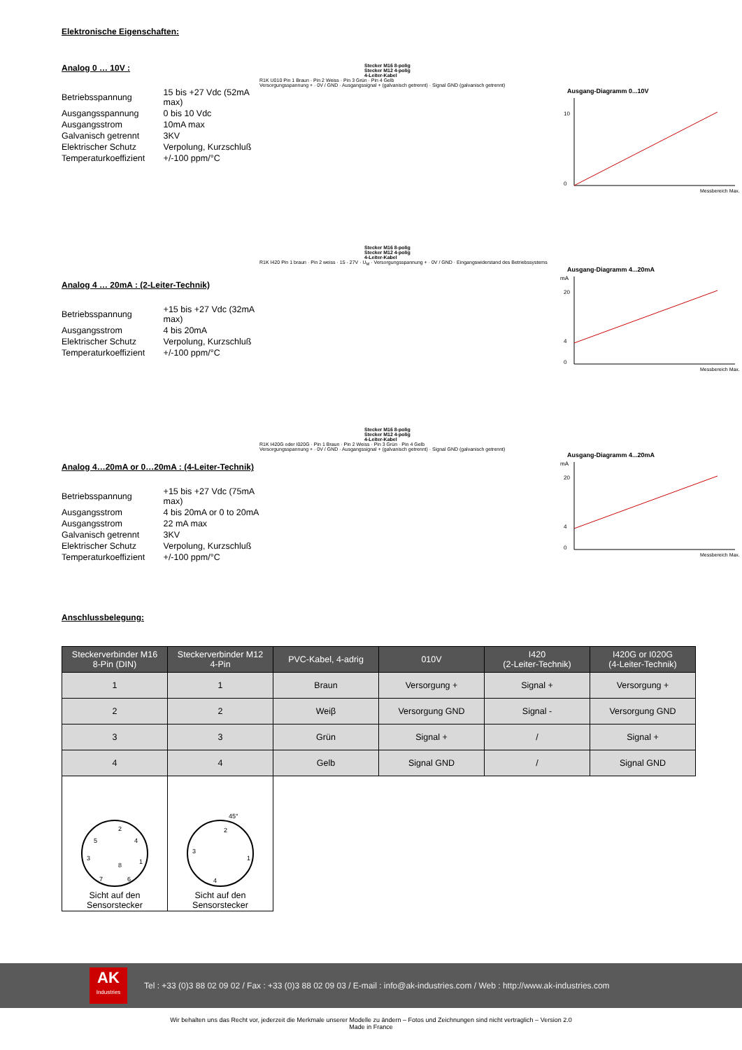Elektronische Eigenschaften:
Analog 0 … 10V :
| Betriebsspannung | 15 bis +27 Vdc (52mA max) |
| Ausgangsspannung | 0 bis 10 Vdc |
| Ausgangsstrom | 10mA max |
| Galvanisch getrennt | 3KV |
| Elektrischer Schutz | Verpolung, Kurzschluß |
| Temperaturkoeffizient | +/-100 ppm/°C |
Stecker M16 8-polig
Stecker M12 4-polig
4-Leiter-Kabel
R1K U010 Pin 1 Braun · Pin 2 Weiss · Pin 3 Grün · Pin 4 Gelb
Versorgungsspannung + · 0V / GND · Ausgangssignal + (galvanisch getrennt) · Signal GND (galvanisch getrennt)
Ausgang-Diagramm 0...10V
10
0
Messbereich Max.
Analog 4 … 20mA : (2-Leiter-Technik)
| Betriebsspannung | +15 bis +27 Vdc (32mA max) |
| Ausgangsstrom | 4 bis 20mA |
| Elektrischer Schutz | Verpolung, Kurzschluß |
| Temperaturkoeffizient | +/-100 ppm/°C |
Stecker M16 8-polig
Stecker M12 4-polig
4-Leiter-Kabel
R1K I420 Pin 1 braun · Pin 2 weiss · 15 - 27V · U<sub>M</sub> · Versorgungsspannung + · 0V / GND · Eingangswiderstand des Betriebssystems
Ausgang-Diagramm 4...20mA
mA
20
4
0
Messbereich Max.
Analog 4…20mA or 0…20mA : (4-Leiter-Technik)
| Betriebsspannung | +15 bis +27 Vdc (75mA max) |
| Ausgangsstrom | 4 bis 20mA or 0 to 20mA |
| Ausgangsstrom | 22 mA max |
| Galvanisch getrennt | 3KV |
| Elektrischer Schutz | Verpolung, Kurzschluß |
| Temperaturkoeffizient | +/-100 ppm/°C |
Stecker M16 8-polig
Stecker M12 4-polig
4-Leiter-Kabel
R1K I420G oder I020G · Pin 1 Braun · Pin 2 Weiss · Pin 3 Grün · Pin 4 Gelb
Versorgungsspannung + · 0V / GND · Ausgangssignal + (galvanisch getrennt) · Signal GND (galvanisch getrennt)
Ausgang-Diagramm 4...20mA
mA
20
4
0
Messbereich Max.
Anschlussbelegung:
| Steckerverbinder M16 8-Pin (DIN) | Steckerverbinder M12 4-Pin | PVC-Kabel, 4-adrig | 010V | I420 (2-Leiter-Technik) | I420G or I020G (4-Leiter-Technik) |
| --- | --- | --- | --- | --- | --- |
| 1 | 1 | Braun | Versorgung + | Signal + | Versorgung + |
| 2 | 2 | Weiβ | Versorgung GND | Signal - | Versorgung GND |
| 3 | 3 | Grün | Signal + | / | Signal + |
| 4 | 4 | Gelb | Signal GND | / | Signal GND |
| 2 5 4 3 1 8 7 6 Sicht auf den Sensorstecker | 45° 2 3 1 4 Sicht auf den Sensorstecker | | | | |
AK
Industries
Tel : +33 (0)3 88 02 09 02 / Fax : +33 (0)3 88 02 09 03 / E-mail : info@ak-industries.com / Web : http://www.ak-industries.com
Wir behalten uns das Recht vor, jederzeit die Merkmale unserer Modelle zu ändern – Fotos und Zeichnungen sind nicht vertraglich – Version 2.0
Made in France